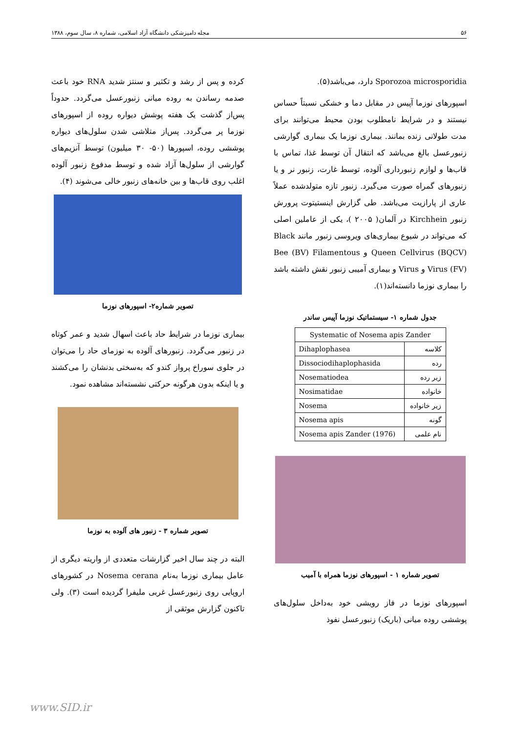۵۶ مجله دامپزشکی دانشگاه آزاد اسلامی، شماره ۸، سال سوم، ۱۳۸۸
Sporozoa microsporidia دارد، می‌باشد(۵).
اسپورهای نوزما آپیس در مقابل دما و خشکی نسبتاً حساس نیستند و در شرایط نامطلوب بودن محیط می‌توانند برای مدت طولانی زنده بمانند. بیماری نوزما یک بیماری گوارشی زنبورعسل بالغ می‌باشد که انتقال آن توسط غذا، تماس با قاب‌ها و لوازم زنبورداری آلوده، توسط غارت، زنبور نر و یا زنبورهای گمراه صورت می‌گیرد. زنبور تازه متولدشده عملاً عاری از پارازیت می‌باشد. طی گزارش اینستیتوت پرورش زنبور Kirchhein در آلمان( ۲۰۰۵ )، یکی از عاملین اصلی که می‌تواند در شیوع بیماری‌های ویروسی زنبور مانند Black Queen Cellvirus (BQCV) و Bee (BV) Filamentous Virus (FV) و Virus و بیماری آمیبی زنبور نقش داشته باشد را بیماری نوزما دانسته‌اند(۱).
جدول شماره ۱- سیستماتیک نوزما آپیس ساندر
| Systematic of Nosema apis Zander | |
| --- | --- |
| کلاسه | Dihaplophasea |
| رده | Dissociodihaplophasida |
| زیر رده | Nosematiodea |
| خانواده | Nosimatidae |
| زیر خانواده | Nosema |
| گونه | Nosema apis |
| نام علمی | Nosema apis Zander (1976) |
تصویر شماره ۱ - اسپورهای نوزما همراه با آمیب
اسپورهای نوزما در فاز رویشی خود به‌داخل سلول‌های پوششی روده میانی (باریک) زنبورعسل نفوذ
کرده و پس از رشد و تکثیر و سنتز شدید RNA خود باعث صدمه رساندن به روده میانی زنبورعسل می‌گردد. حدوداً پس‌از گذشت یک هفته پوشش دیواره روده از اسپورهای نوزما پر می‌گردد. پس‌از متلاشی شدن سلول‌های دیواره پوششی روده، اسپورها (۵۰- ۳۰ میلیون) توسط آنزیم‌های گوارشی از سلول‌ها آزاد شده و توسط مدفوع زنبور آلوده اغلب روی قاب‌ها و بین خانه‌های زنبور خالی می‌شوند (۴).
تصویر شماره۲- اسپورهای نوزما
بیماری نوزما در شرایط حاد باعث اسهال شدید و عمر کوتاه در زنبور می‌گردد. زنبورهای آلوده به نوزمای حاد را می‌توان در جلوی سوراخ پرواز کندو که به‌سختی بدنشان را می‌کشند و یا اینکه بدون هرگونه حرکتی نشسته‌اند مشاهده نمود.
تصویر شماره ۳ - زنبور های آلوده به نوزما
البته در چند سال اخیر گزارشات متعددی از واریته دیگری از عامل بیماری نوزما به‌نام Nosema cerana در کشورهای اروپایی روی زنبورعسل غربی ملیفرا گردیده است (۳). ولی تاکنون گزارش موثقی از
www.SID.ir